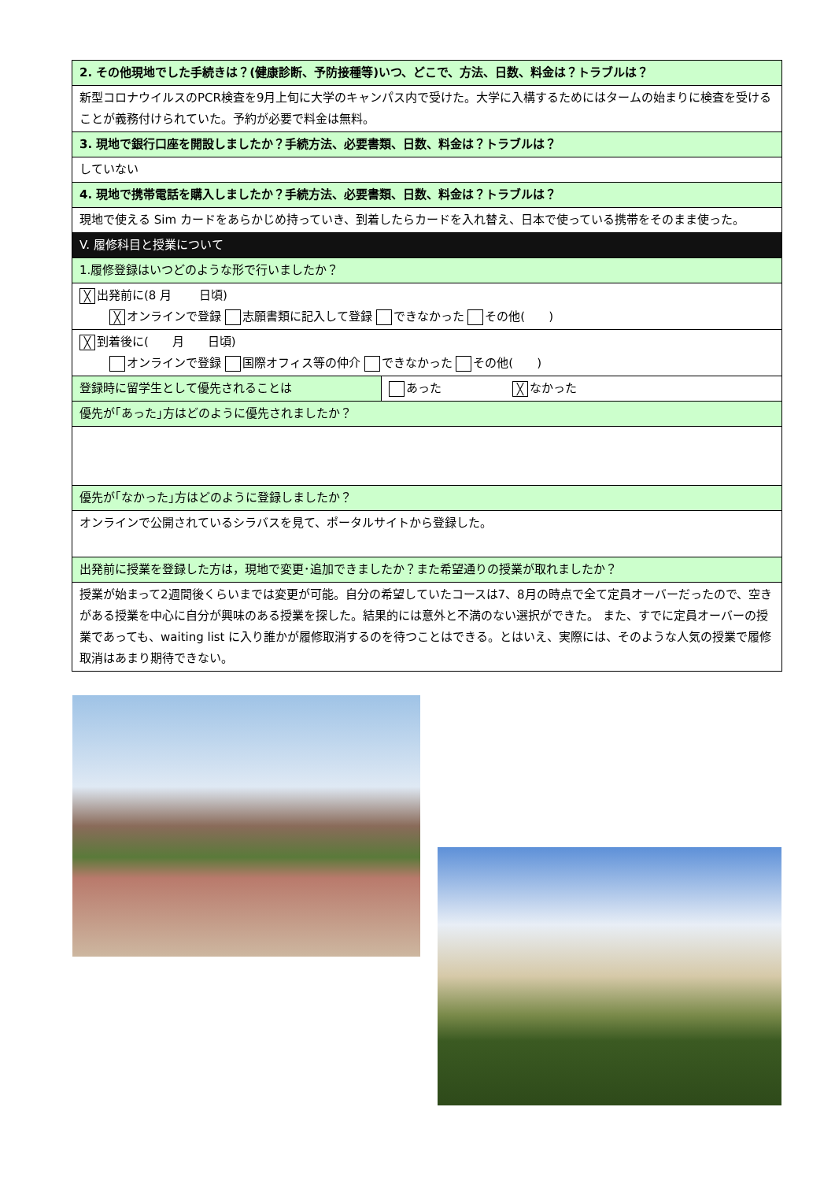| 2. その他現地でした手続きは？(健康診断、予防接種等)いつ、どこで、方法、日数、料金は？トラブルは？ |
| 新型コロナウイルスのPCR検査を9月上旬に大学のキャンパス内で受けた。大学に入構するためにはタームの始まりに検査を受けることが義務付けられていた。予約が必要で料金は無料。 |
| 3. 現地で銀行口座を開設しましたか？手続方法、必要書類、日数、料金は？トラブルは？ |
| していない |
| 4. 現地で携帯電話を購入しましたか？手続方法、必要書類、日数、料金は？トラブルは？ |
| 現地で使える Sim カードをあらかじめ持っていき、到着したらカードを入れ替え、日本で使っている携帯をそのまま使った。 |
| V. 履修科目と授業について |
| 1.履修登録はいつどのような形で行いましたか？ |
| ╳ 出発前に(8 月 日頃) ╳ オンラインで登録 志願書類に記入して登録 できなかった その他( ) |
| ╳ 到着後に( 月 日頃) オンラインで登録 国際オフィス等の仲介 できなかった その他( ) |
| / 登録時に留学生として優先されることは / あった ╳ なかった / |
| 優先が｢あった｣方はどのように優先されましたか？ |
| 優先が｢なかった｣方はどのように登録しましたか？ |
| オンラインで公開されているシラバスを見て、ポータルサイトから登録した。 |
| 出発前に授業を登録した方は，現地で変更･追加できましたか？また希望通りの授業が取れましたか？ |
| 授業が始まって2週間後くらいまでは変更が可能。自分の希望していたコースは7、8月の時点で全て定員オーバーだったので、空きがある授業を中心に自分が興味のある授業を探した。結果的には意外と不満のない選択ができた。 また、すでに定員オーバーの授業であっても、waiting list に入り誰かが履修取消するのを待つことはできる。とはいえ、実際には、そのような人気の授業で履修取消はあまり期待できない。 |